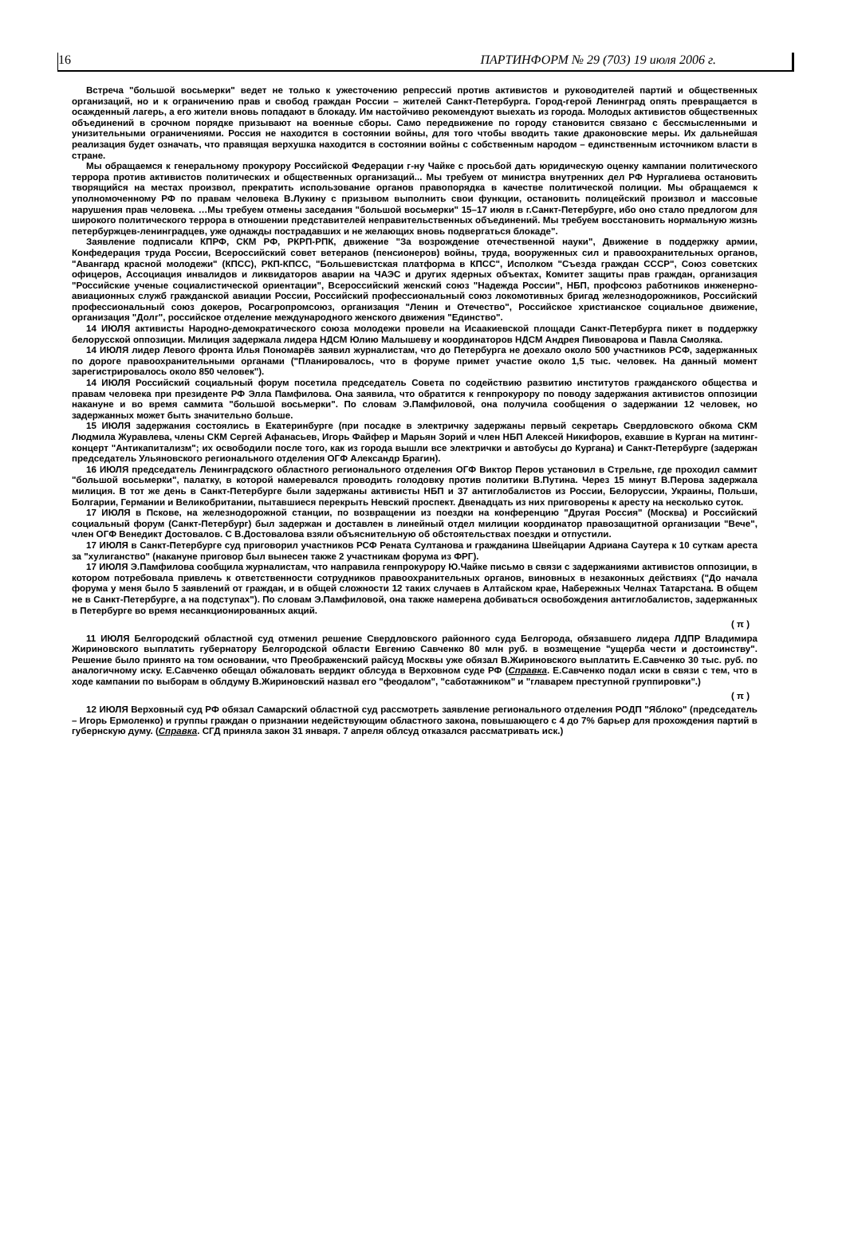16 ПАРТИНФОРМ № 29 (703) 19 июля 2006 г.
Встреча "большой восьмерки" ведет не только к ужесточению репрессий против активистов и руководителей партий и общественных организаций, но и к ограничению прав и свобод граждан России – жителей Санкт-Петербурга. Город-герой Ленинград опять превращается в осажденный лагерь, а его жители вновь попадают в блокаду. Им настойчиво рекомендуют выехать из города. Молодых активистов общественных объединений в срочном порядке призывают на военные сборы. Само передвижение по городу становится связано с бессмысленными и унизительными ограничениями. Россия не находится в состоянии войны, для того чтобы вводить такие драконовские меры. Их дальнейшая реализация будет означать, что правящая верхушка находится в состоянии войны с собственным народом – единственным источником власти в стране.
Мы обращаемся к генеральному прокурору Российской Федерации г-ну Чайке с просьбой дать юридическую оценку кампании политического террора против активистов политических и общественных организаций... Мы требуем от министра внутренних дел РФ Нургалиева остановить творящийся на местах произвол, прекратить использование органов правопорядка в качестве политической полиции. Мы обращаемся к уполномоченному РФ по правам человека В.Лукину с призывом выполнить свои функции, остановить полицейский произвол и массовые нарушения прав человека. …Мы требуем отмены заседания "большой восьмерки" 15–17 июля в г.Санкт-Петербурге, ибо оно стало предлогом для широкого политического террора в отношении представителей неправительственных объединений. Мы требуем восстановить нормальную жизнь петербуржцев-ленинградцев, уже однажды пострадавших и не желающих вновь подвергаться блокаде".
Заявление подписали КПРФ, СКМ РФ, РКРП-РПК, движение "За возрождение отечественной науки", Движение в поддержку армии, Конфедерация труда России, Всероссийский совет ветеранов (пенсионеров) войны, труда, вооруженных сил и правоохранительных органов, "Авангард красной молодежи" (КПСС), РКП-КПСС, "Большевистская платформа в КПСС", Исполком "Съезда граждан СССР", Союз советских офицеров, Ассоциация инвалидов и ликвидаторов аварии на ЧАЭС и других ядерных объектах, Комитет защиты прав граждан, организация "Российские ученые социалистической ориентации", Всероссийский женский союз "Надежда России", НБП, профсоюз работников инженерно-авиационных служб гражданской авиации России, Российский профессиональный союз локомотивных бригад железнодорожников, Российский профессиональный союз докеров, Росагропромсоюз, организация "Ленин и Отечество", Российское христианское социальное движение, организация "Долг", российское отделение международного женского движения "Единство".
14 ИЮЛЯ активисты Народно-демократического союза молодежи провели на Исаакиевской площади Санкт-Петербурга пикет в поддержку белорусской оппозиции. Милиция задержала лидера НДСМ Юлию Малышеву и координаторов НДСМ Андрея Пивоварова и Павла Смоляка.
14 ИЮЛЯ лидер Левого фронта Илья Пономарёв заявил журналистам, что до Петербурга не доехало около 500 участников РСФ, задержанных по дороге правоохранительными органами ("Планировалось, что в форуме примет участие около 1,5 тыс. человек. На данный момент зарегистрировалось около 850 человек").
14 ИЮЛЯ Российский социальный форум посетила председатель Совета по содействию развитию институтов гражданского общества и правам человека при президенте РФ Элла Памфилова. Она заявила, что обратится к генпрокурору по поводу задержания активистов оппозиции накануне и во время саммита "большой восьмерки". По словам Э.Памфиловой, она получила сообщения о задержании 12 человек, но задержанных может быть значительно больше.
15 ИЮЛЯ задержания состоялись в Екатеринбурге (при посадке в электричку задержаны первый секретарь Свердловского обкома СКМ Людмила Журавлева, члены СКМ Сергей Афанасьев, Игорь Файфер и Марьян Зорий и член НБП Алексей Никифоров, ехавшие в Курган на митинг-концерт "Антикапитализм"; их освободили после того, как из города вышли все электрички и автобусы до Кургана) и Санкт-Петербурге (задержан председатель Ульяновского регионального отделения ОГФ Александр Брагин).
16 ИЮЛЯ председатель Ленинградского областного регионального отделения ОГФ Виктор Перов установил в Стрельне, где проходил саммит "большой восьмерки", палатку, в которой намеревался проводить голодовку против политики В.Путина. Через 15 минут В.Перова задержала милиция. В тот же день в Санкт-Петербурге были задержаны активисты НБП и 37 антиглобалистов из России, Белоруссии, Украины, Польши, Болгарии, Германии и Великобритании, пытавшиеся перекрыть Невский проспект. Двенадцать из них приговорены к аресту на несколько суток.
17 ИЮЛЯ в Пскове, на железнодорожной станции, по возвращении из поездки на конференцию "Другая Россия" (Москва) и Российский социальный форум (Санкт-Петербург) был задержан и доставлен в линейный отдел милиции координатор правозащитной организации "Вече", член ОГФ Венедикт Достовалов. С В.Достовалова взяли объяснительную об обстоятельствах поездки и отпустили.
17 ИЮЛЯ в Санкт-Петербурге суд приговорил участников РСФ Рената Султанова и гражданина Швейцарии Адриана Саутера к 10 суткам ареста за "хулиганство" (накануне приговор был вынесен также 2 участникам форума из ФРГ).
17 ИЮЛЯ Э.Памфилова сообщила журналистам, что направила генпрокурору Ю.Чайке письмо в связи с задержаниями активистов оппозиции, в котором потребовала привлечь к ответственности сотрудников правоохранительных органов, виновных в незаконных действиях ("До начала форума у меня было 5 заявлений от граждан, и в общей сложности 12 таких случаев в Алтайском крае, Набережных Челнах Татарстана. В общем не в Санкт-Петербурге, а на подступах"). По словам Э.Памфиловой, она также намерена добиваться освобождения антиглобалистов, задержанных в Петербурге во время несанкционированных акций.
( π )
11 ИЮЛЯ Белгородский областной суд отменил решение Свердловского районного суда Белгорода, обязавшего лидера ЛДПР Владимира Жириновского выплатить губернатору Белгородской области Евгению Савченко 80 млн руб. в возмещение "ущерба чести и достоинству". Решение было принято на том основании, что Преображенский райсуд Москвы уже обязал В.Жириновского выплатить Е.Савченко 30 тыс. руб. по аналогичному иску. Е.Савченко обещал обжаловать вердикт облсуда в Верховном суде РФ (Справка. Е.Савченко подал иски в связи с тем, что в ходе кампании по выборам в облдуму В.Жириновский назвал его "феодалом", "саботажником" и "главарем преступной группировки".)
( π )
12 ИЮЛЯ Верховный суд РФ обязал Самарский областной суд рассмотреть заявление регионального отделения РОДП "Яблоко" (председатель – Игорь Ермоленко) и группы граждан о признании недействующим областного закона, повышающего с 4 до 7% барьер для прохождения партий в губернскую думу. (Справка. СГД приняла закон 31 января. 7 апреля облсуд отказался рассматривать иск.)